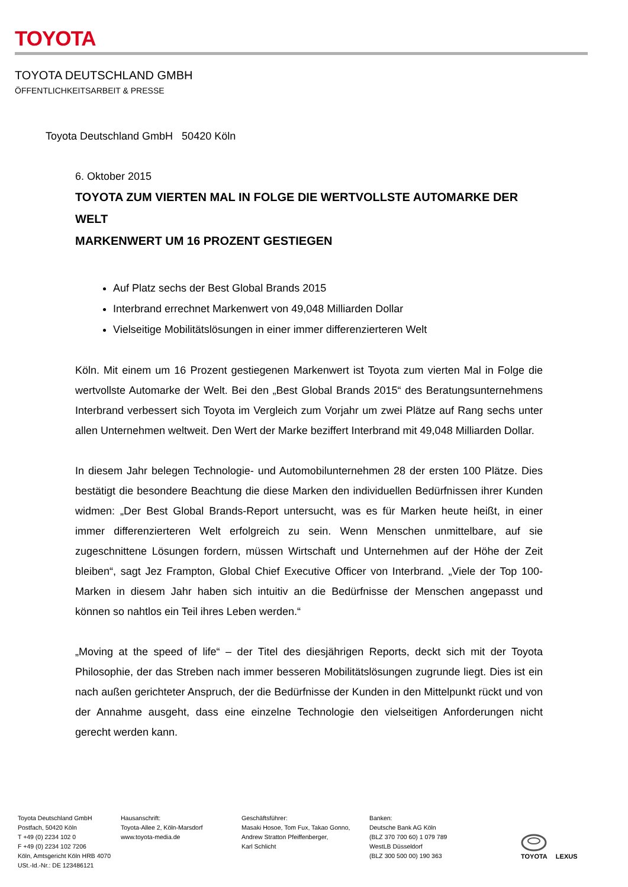TOYOTA
TOYOTA DEUTSCHLAND GMBH
ÖFFENTLICHKEITSARBEIT & PRESSE
Toyota Deutschland GmbH 50420 Köln
6. Oktober 2015
TOYOTA ZUM VIERTEN MAL IN FOLGE DIE WERTVOLLSTE AUTOMARKE DER WELT
MARKENWERT UM 16 PROZENT GESTIEGEN
Auf Platz sechs der Best Global Brands 2015
Interbrand errechnet Markenwert von 49,048 Milliarden Dollar
Vielseitige Mobilitätslösungen in einer immer differenzierteren Welt
Köln. Mit einem um 16 Prozent gestiegenen Markenwert ist Toyota zum vierten Mal in Folge die wertvollste Automarke der Welt. Bei den „Best Global Brands 2015“ des Beratungsunternehmens Interbrand verbessert sich Toyota im Vergleich zum Vorjahr um zwei Plätze auf Rang sechs unter allen Unternehmen weltweit. Den Wert der Marke beziffert Interbrand mit 49,048 Milliarden Dollar.
In diesem Jahr belegen Technologie- und Automobilunternehmen 28 der ersten 100 Plätze. Dies bestätigt die besondere Beachtung die diese Marken den individuellen Bedürfnissen ihrer Kunden widmen: „Der Best Global Brands-Report untersucht, was es für Marken heute heißt, in einer immer differenzierteren Welt erfolgreich zu sein. Wenn Menschen unmittelbare, auf sie zugeschnittene Lösungen fordern, müssen Wirtschaft und Unternehmen auf der Höhe der Zeit bleiben“, sagt Jez Frampton, Global Chief Executive Officer von Interbrand. „Viele der Top 100-Marken in diesem Jahr haben sich intuitiv an die Bedürfnisse der Menschen angepasst und können so nahtlos ein Teil ihres Leben werden.“
„Moving at the speed of life“ – der Titel des diesjährigen Reports, deckt sich mit der Toyota Philosophie, der das Streben nach immer besseren Mobilitätslösungen zugrunde liegt. Dies ist ein nach außen gerichteter Anspruch, der die Bedürfnisse der Kunden in den Mittelpunkt rückt und von der Annahme ausgeht, dass eine einzelne Technologie den vielseitigen Anforderungen nicht gerecht werden kann.
Toyota Deutschland GmbH
Postfach, 50420 Köln
T +49 (0) 2234 102 0
F +49 (0) 2234 102 7206
Köln, Amtsgericht Köln HRB 4070
USt.-Id.-Nr.: DE 123486121
Hausanschrift:
Toyota-Allee 2, Köln-Marsdorf
www.toyota-media.de
Geschäftsführer:
Masaki Hosoe, Tom Fux, Takao Gonno,
Andrew Stratton Pfeiffenberger,
Karl Schlicht
Banken:
Deutsche Bank AG Köln
(BLZ 370 700 60) 1 079 789
WestLB Düsseldorf
(BLZ 300 500 00) 190 363
TOYOTA
LEXUS